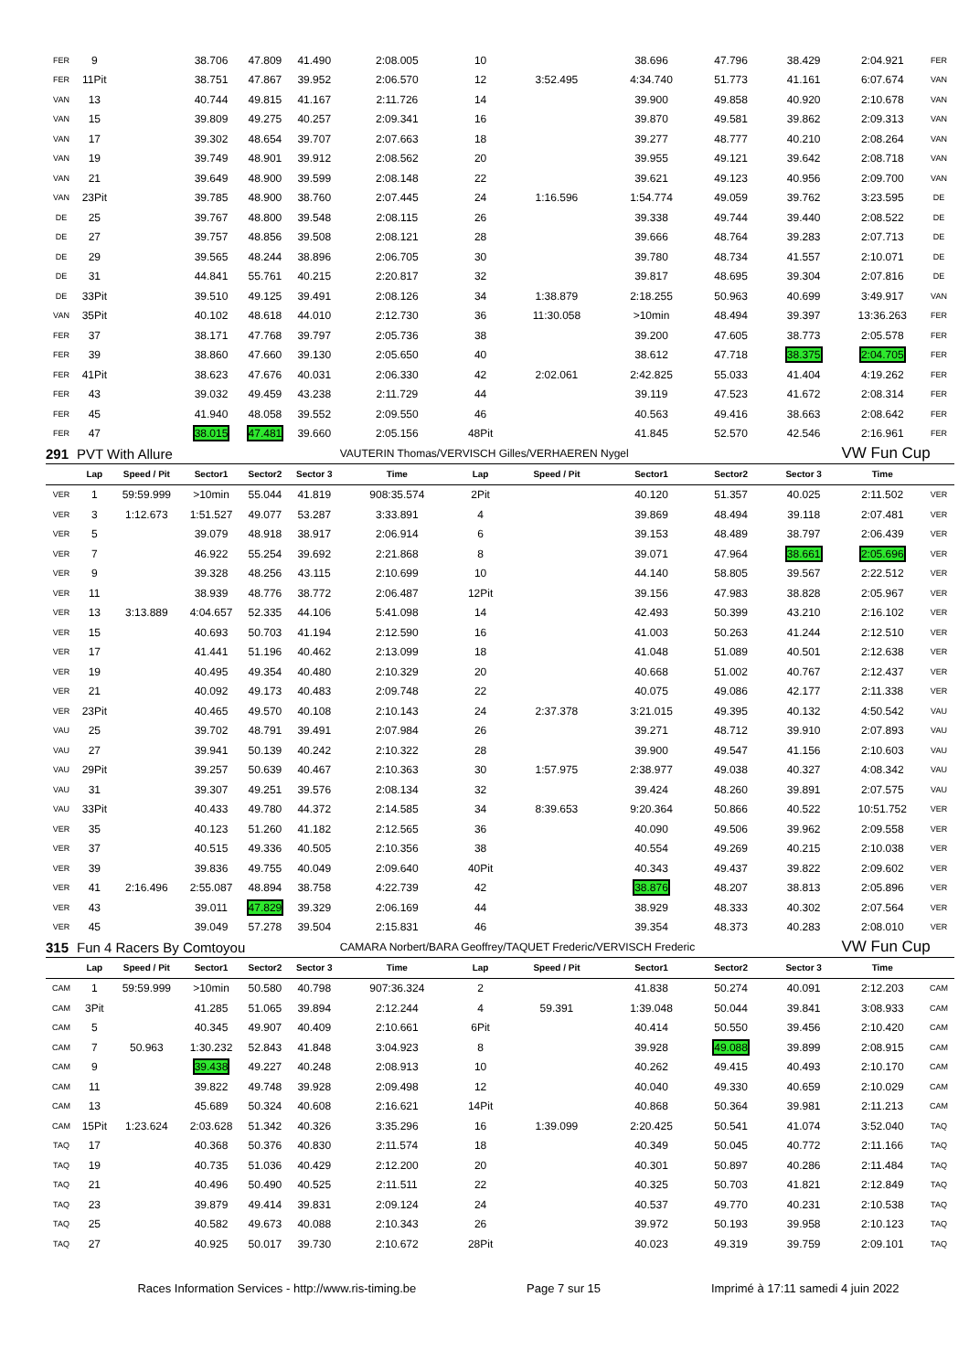| FER | 9 | | 38.706 | 47.809 | 41.490 | 2:08.005 | 10 | | 38.696 | 47.796 | 38.429 | 2:04.921 | FER |
| FER | 11Pit | | 38.751 | 47.867 | 39.952 | 2:06.570 | 12 | 3:52.495 | 4:34.740 | 51.773 | 41.161 | 6:07.674 | VAN |
| VAN | 13 | | 40.744 | 49.815 | 41.167 | 2:11.726 | 14 | | 39.900 | 49.858 | 40.920 | 2:10.678 | VAN |
| VAN | 15 | | 39.809 | 49.275 | 40.257 | 2:09.341 | 16 | | 39.870 | 49.581 | 39.862 | 2:09.313 | VAN |
| VAN | 17 | | 39.302 | 48.654 | 39.707 | 2:07.663 | 18 | | 39.277 | 48.777 | 40.210 | 2:08.264 | VAN |
| VAN | 19 | | 39.749 | 48.901 | 39.912 | 2:08.562 | 20 | | 39.955 | 49.121 | 39.642 | 2:08.718 | VAN |
| VAN | 21 | | 39.649 | 48.900 | 39.599 | 2:08.148 | 22 | | 39.621 | 49.123 | 40.956 | 2:09.700 | VAN |
| VAN | 23Pit | | 39.785 | 48.900 | 38.760 | 2:07.445 | 24 | 1:16.596 | 1:54.774 | 49.059 | 39.762 | 3:23.595 | DE |
| DE | 25 | | 39.767 | 48.800 | 39.548 | 2:08.115 | 26 | | 39.338 | 49.744 | 39.440 | 2:08.522 | DE |
| DE | 27 | | 39.757 | 48.856 | 39.508 | 2:08.121 | 28 | | 39.666 | 48.764 | 39.283 | 2:07.713 | DE |
| DE | 29 | | 39.565 | 48.244 | 38.896 | 2:06.705 | 30 | | 39.780 | 48.734 | 41.557 | 2:10.071 | DE |
| DE | 31 | | 44.841 | 55.761 | 40.215 | 2:20.817 | 32 | | 39.817 | 48.695 | 39.304 | 2:07.816 | DE |
| DE | 33Pit | | 39.510 | 49.125 | 39.491 | 2:08.126 | 34 | 1:38.879 | 2:18.255 | 50.963 | 40.699 | 3:49.917 | VAN |
| VAN | 35Pit | | 40.102 | 48.618 | 44.010 | 2:12.730 | 36 | 11:30.058 | >10min | 48.494 | 39.397 | 13:36.263 | FER |
| FER | 37 | | 38.171 | 47.768 | 39.797 | 2:05.736 | 38 | | 39.200 | 47.605 | 38.773 | 2:05.578 | FER |
| FER | 39 | | 38.860 | 47.660 | 39.130 | 2:05.650 | 40 | | 38.612 | 47.718 | 38.375 | 2:04.705 | FER |
| FER | 41Pit | | 38.623 | 47.676 | 40.031 | 2:06.330 | 42 | 2:02.061 | 2:42.825 | 55.033 | 41.404 | 4:19.262 | FER |
| FER | 43 | | 39.032 | 49.459 | 43.238 | 2:11.729 | 44 | | 39.119 | 47.523 | 41.672 | 2:08.314 | FER |
| FER | 45 | | 41.940 | 48.058 | 39.552 | 2:09.550 | 46 | | 40.563 | 49.416 | 38.663 | 2:08.642 | FER |
| FER | 47 | | 38.015 | 47.481 | 39.660 | 2:05.156 | 48Pit | | 41.845 | 52.570 | 42.546 | 2:16.961 | FER |
| 291 | PVT With Allure | | | | | VAUTERIN Thomas/VERVISCH Gilles/VERHAEREN Nygel | | | | | | VW Fun Cup | |
| | Lap | Speed / Pit | Sector1 | Sector2 | Sector 3 | Time | Lap | Speed / Pit | Sector1 | Sector2 | Sector 3 | Time | |
| VER | 1 | 59:59.999 | >10min | 55.044 | 41.819 | 908:35.574 | 2Pit | | 40.120 | 51.357 | 40.025 | 2:11.502 | VER |
| VER | 3 | 1:12.673 | 1:51.527 | 49.077 | 53.287 | 3:33.891 | 4 | | 39.869 | 48.494 | 39.118 | 2:07.481 | VER |
| VER | 5 | | 39.079 | 48.918 | 38.917 | 2:06.914 | 6 | | 39.153 | 48.489 | 38.797 | 2:06.439 | VER |
| VER | 7 | | 46.922 | 55.254 | 39.692 | 2:21.868 | 8 | | 39.071 | 47.964 | 38.661 | 2:05.696 | VER |
| VER | 9 | | 39.328 | 48.256 | 43.115 | 2:10.699 | 10 | | 44.140 | 58.805 | 39.567 | 2:22.512 | VER |
| VER | 11 | | 38.939 | 48.776 | 38.772 | 2:06.487 | 12Pit | | 39.156 | 47.983 | 38.828 | 2:05.967 | VER |
| VER | 13 | 3:13.889 | 4:04.657 | 52.335 | 44.106 | 5:41.098 | 14 | | 42.493 | 50.399 | 43.210 | 2:16.102 | VER |
| VER | 15 | | 40.693 | 50.703 | 41.194 | 2:12.590 | 16 | | 41.003 | 50.263 | 41.244 | 2:12.510 | VER |
| VER | 17 | | 41.441 | 51.196 | 40.462 | 2:13.099 | 18 | | 41.048 | 51.089 | 40.501 | 2:12.638 | VER |
| VER | 19 | | 40.495 | 49.354 | 40.480 | 2:10.329 | 20 | | 40.668 | 51.002 | 40.767 | 2:12.437 | VER |
| VER | 21 | | 40.092 | 49.173 | 40.483 | 2:09.748 | 22 | | 40.075 | 49.086 | 42.177 | 2:11.338 | VER |
| VER | 23Pit | | 40.465 | 49.570 | 40.108 | 2:10.143 | 24 | 2:37.378 | 3:21.015 | 49.395 | 40.132 | 4:50.542 | VAU |
| VAU | 25 | | 39.702 | 48.791 | 39.491 | 2:07.984 | 26 | | 39.271 | 48.712 | 39.910 | 2:07.893 | VAU |
| VAU | 27 | | 39.941 | 50.139 | 40.242 | 2:10.322 | 28 | | 39.900 | 49.547 | 41.156 | 2:10.603 | VAU |
| VAU | 29Pit | | 39.257 | 50.639 | 40.467 | 2:10.363 | 30 | 1:57.975 | 2:38.977 | 49.038 | 40.327 | 4:08.342 | VAU |
| VAU | 31 | | 39.307 | 49.251 | 39.576 | 2:08.134 | 32 | | 39.424 | 48.260 | 39.891 | 2:07.575 | VAU |
| VAU | 33Pit | | 40.433 | 49.780 | 44.372 | 2:14.585 | 34 | 8:39.653 | 9:20.364 | 50.866 | 40.522 | 10:51.752 | VER |
| VER | 35 | | 40.123 | 51.260 | 41.182 | 2:12.565 | 36 | | 40.090 | 49.506 | 39.962 | 2:09.558 | VER |
| VER | 37 | | 40.515 | 49.336 | 40.505 | 2:10.356 | 38 | | 40.554 | 49.269 | 40.215 | 2:10.038 | VER |
| VER | 39 | | 39.836 | 49.755 | 40.049 | 2:09.640 | 40Pit | | 40.343 | 49.437 | 39.822 | 2:09.602 | VER |
| VER | 41 | 2:16.496 | 2:55.087 | 48.894 | 38.758 | 4:22.739 | 42 | | 38.876 | 48.207 | 38.813 | 2:05.896 | VER |
| VER | 43 | | 39.011 | 47.829 | 39.329 | 2:06.169 | 44 | | 38.929 | 48.333 | 40.302 | 2:07.564 | VER |
| VER | 45 | | 39.049 | 57.278 | 39.504 | 2:15.831 | 46 | | 39.354 | 48.373 | 40.283 | 2:08.010 | VER |
| 315 | Fun 4 Racers By Comtoyou | | | | | CAMARA Norbert/BARA Geoffrey/TAQUET Frederic/VERVISCH Frederic | | | | | | VW Fun Cup | |
| | Lap | Speed / Pit | Sector1 | Sector2 | Sector 3 | Time | Lap | Speed / Pit | Sector1 | Sector2 | Sector 3 | Time | |
| CAM | 1 | 59:59.999 | >10min | 50.580 | 40.798 | 907:36.324 | 2 | | 41.838 | 50.274 | 40.091 | 2:12.203 | CAM |
| CAM | 3Pit | | 41.285 | 51.065 | 39.894 | 2:12.244 | 4 | 59.391 | 1:39.048 | 50.044 | 39.841 | 3:08.933 | CAM |
| CAM | 5 | | 40.345 | 49.907 | 40.409 | 2:10.661 | 6Pit | | 40.414 | 50.550 | 39.456 | 2:10.420 | CAM |
| CAM | 7 | 50.963 | 1:30.232 | 52.843 | 41.848 | 3:04.923 | 8 | | 39.928 | 49.088 | 39.899 | 2:08.915 | CAM |
| CAM | 9 | | 39.438 | 49.227 | 40.248 | 2:08.913 | 10 | | 40.262 | 49.415 | 40.493 | 2:10.170 | CAM |
| CAM | 11 | | 39.822 | 49.748 | 39.928 | 2:09.498 | 12 | | 40.040 | 49.330 | 40.659 | 2:10.029 | CAM |
| CAM | 13 | | 45.689 | 50.324 | 40.608 | 2:16.621 | 14Pit | | 40.868 | 50.364 | 39.981 | 2:11.213 | CAM |
| CAM | 15Pit | 1:23.624 | 2:03.628 | 51.342 | 40.326 | 3:35.296 | 16 | 1:39.099 | 2:20.425 | 50.541 | 41.074 | 3:52.040 | TAQ |
| TAQ | 17 | | 40.368 | 50.376 | 40.830 | 2:11.574 | 18 | | 40.349 | 50.045 | 40.772 | 2:11.166 | TAQ |
| TAQ | 19 | | 40.735 | 51.036 | 40.429 | 2:12.200 | 20 | | 40.301 | 50.897 | 40.286 | 2:11.484 | TAQ |
| TAQ | 21 | | 40.496 | 50.490 | 40.525 | 2:11.511 | 22 | | 40.325 | 50.703 | 41.821 | 2:12.849 | TAQ |
| TAQ | 23 | | 39.879 | 49.414 | 39.831 | 2:09.124 | 24 | | 40.537 | 49.770 | 40.231 | 2:10.538 | TAQ |
| TAQ | 25 | | 40.582 | 49.673 | 40.088 | 2:10.343 | 26 | | 39.972 | 50.193 | 39.958 | 2:10.123 | TAQ |
| TAQ | 27 | | 40.925 | 50.017 | 39.730 | 2:10.672 | 28Pit | | 40.023 | 49.319 | 39.759 | 2:09.101 | TAQ |
Races Information Services - http://www.ris-timing.be Page 7 sur 15 Imprimé à 17:11 samedi 4 juin 2022